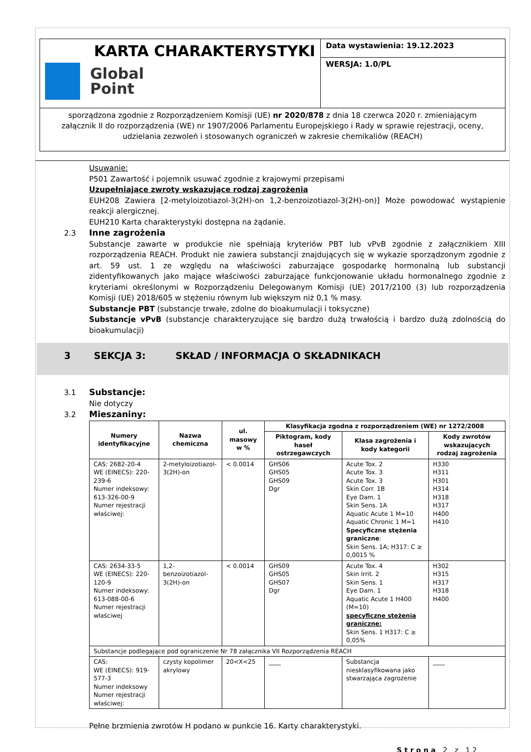KARTA CHARAKTERYSTYKI
Global
Point
Data wystawienia: 19.12.2023
WERSJA: 1.0/PL
sporządzona zgodnie z Rozporządzeniem Komisji (UE) nr 2020/878 z dnia 18 czerwca 2020 r. zmieniającym załącznik II do rozporządzenia (WE) nr 1907/2006 Parlamentu Europejskiego i Rady w sprawie rejestracji, oceny, udzielania zezwoleń i stosowanych ograniczeń w zakresie chemikaliów (REACH)
Usuwanie:
P501 Zawartość i pojemnik usuwać zgodnie z krajowymi przepisami
Uzupełniające zwroty wskazujące rodzaj zagrożenia
EUH208 Zawiera [2-metyloizotiazol-3(2H)-on 1,2-benzoizotiazol-3(2H)-on)] Może powodować wystąpienie reakcji alergicznej.
EUH210 Karta charakterystyki dostępna na żądanie.
2.3 Inne zagrożenia
Substancje zawarte w produkcie nie spełniają kryteriów PBT lub vPvB zgodnie z załącznikiem XIII rozporządzenia REACH. Produkt nie zawiera substancji znajdujących się w wykazie sporządzonym zgodnie z art. 59 ust. 1 ze względu na właściwości zaburzające gospodarkę hormonalną lub substancji zidentyfikowanych jako mające właściwości zaburzające funkcjonowanie układu hormonalnego zgodnie z kryteriami określonymi w Rozporządzeniu Delegowanym Komisji (UE) 2017/2100 (3) lub rozporządzenia Komisji (UE) 2018/605 w stężeniu równym lub większym niż 0,1 % masy.
Substancje PBT (substancje trwałe, zdolne do bioakumulacji i toksyczne)
Substancje vPvB (substancje charakteryzujące się bardzo dużą trwałością i bardzo dużą zdolnością do bioakumulacji)
3 SEKCJA 3: SKŁAD / INFORMACJA O SKŁADNIKACH
3.1 Substancje:
Nie dotyczy
3.2 Mieszaniny:
| Numery identyfikacyjne | Nazwa chemiczna | ul. masowy w % | Klasyfikacja zgodna z rozporządzeniem (WE) nr 1272/2008 | | |
| --- | --- | --- | --- | --- | --- |
| | | | Piktogram, kody haseł ostrzegawczych | Klasa zagrożenia i kody kategorii | Kody zwrotów wskazujących rodzaj zagrożenia |
| CAS: 2682-20-4 WE (EINECS): 220-239-6 Numer indeksowy: 613-326-00-9 Numer rejestracji właściwej: | 2-metyloizotiazol-3(2H)-on | < 0.0014 | GHS06 GHS05 GHS09 Dgr | Acute Tox. 2 Acute Tox. 3 Acute Tox. 3 Skin Corr. 1B Eye Dam. 1 Skin Sens. 1A Aquatic Acute 1 M=10 Aquatic Chronic 1 M=1 Specyficzne stężenia graniczne : Skin Sens. 1A; H317: C ≥ 0,0015 % | H330 H311 H301 H314 H318 H317 H400 H410 |
| CAS: 2634-33-5 WE (EINECS): 220-120-9 Numer indeksowy: 613-088-00-6 Numer rejestracji właściwej | 1,2-benzoizotiazol-3(2H)-on | < 0.0014 | GHS09 GHS05 GHS07 Dgr | Acute Tox. 4 Skin Irrit. 2 Skin Sens. 1 Eye Dam. 1 Aquatic Acute 1 H400 (M=10) specyficzne stężenia graniczne: Skin Sens. 1 H317: C ≥ 0,05% | H302 H315 H317 H318 H400 |
| Substancje podlegające pod ograniczenie Nr 78 załącznika VII Rozporządzenia REACH | | | | | |
| CAS: WE (EINECS): 919-577-3 Numer indeksowy Numer rejestracji właściwej: | czysty kopolimer akrylowy | 20<X<25 | ____ | Substancja niesklasyfikowana jako stwarzająca zagrożenie | ____ |
Pełne brzmienia zwrotów H podano w punkcie 16. Karty charakterystyki.
Strona 2 z 12